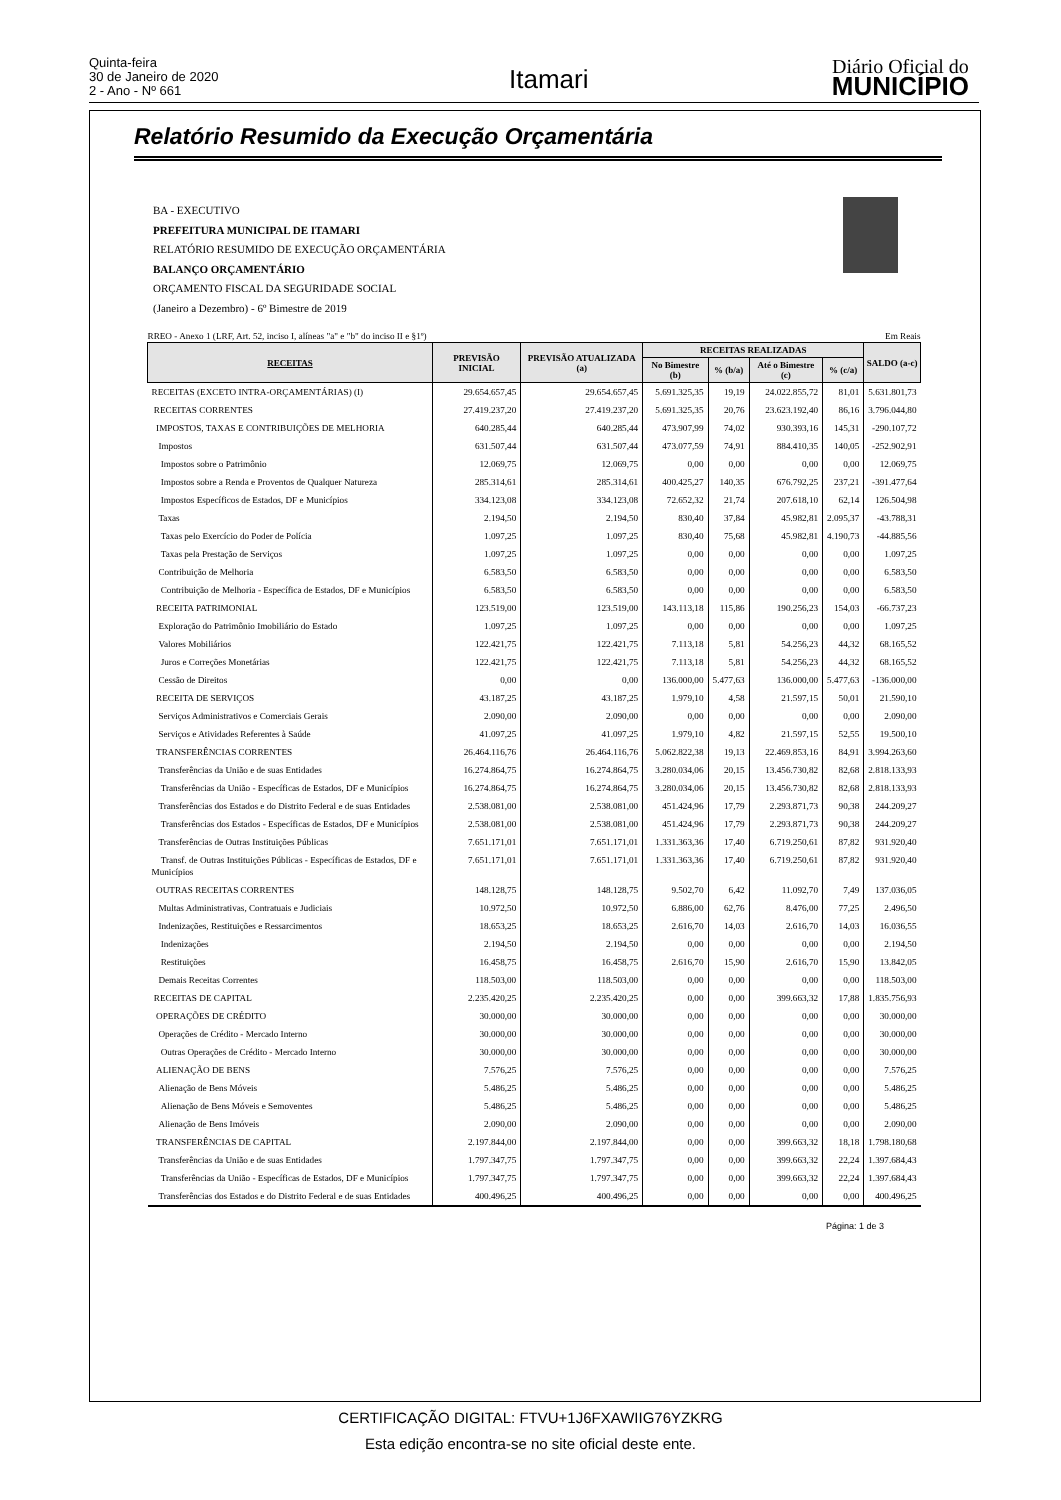Quinta-feira
30 de Janeiro de 2020
2 - Ano - Nº 661
Itamari Diário Oficial do
MUNICÍPIO
Relatório Resumido da Execução Orçamentária
BA - EXECUTIVO
PREFEITURA MUNICIPAL DE ITAMARI
RELATÓRIO RESUMIDO DE EXECUÇÃO ORÇAMENTÁRIA
BALANÇO ORÇAMENTÁRIO
ORÇAMENTO FISCAL DA SEGURIDADE SOCIAL
(Janeiro a Dezembro) - 6º Bimestre de 2019
| RREO - Anexo 1 (LRF, Art. 52, inciso I, alíneas "a" e "b" do inciso II e §1º) | | | | | | | Em Reais |
| RECEITAS | PREVISÃO INICIAL | PREVISÃO ATUALIZADA (a) | RECEITAS REALIZADAS | | | | SALDO (a-c) |
| | | | No Bimestre (b) | % (b/a) | Até o Bimestre (c) | % (c/a) | |
| RECEITAS (EXCETO INTRA-ORÇAMENTÁRIAS) (I) | 29.654.657,45 | 29.654.657,45 | 5.691.325,35 | 19,19 | 24.022.855,72 | 81,01 | 5.631.801,73 |
| RECEITAS CORRENTES | 27.419.237,20 | 27.419.237,20 | 5.691.325,35 | 20,76 | 23.623.192,40 | 86,16 | 3.796.044,80 |
| IMPOSTOS, TAXAS E CONTRIBUIÇÕES DE MELHORIA | 640.285,44 | 640.285,44 | 473.907,99 | 74,02 | 930.393,16 | 145,31 | -290.107,72 |
| Impostos | 631.507,44 | 631.507,44 | 473.077,59 | 74,91 | 884.410,35 | 140,05 | -252.902,91 |
| Impostos sobre o Patrimônio | 12.069,75 | 12.069,75 | 0,00 | 0,00 | 0,00 | 0,00 | 12.069,75 |
| Impostos sobre a Renda e Proventos de Qualquer Natureza | 285.314,61 | 285.314,61 | 400.425,27 | 140,35 | 676.792,25 | 237,21 | -391.477,64 |
| Impostos Específicos de Estados, DF e Municípios | 334.123,08 | 334.123,08 | 72.652,32 | 21,74 | 207.618,10 | 62,14 | 126.504,98 |
| Taxas | 2.194,50 | 2.194,50 | 830,40 | 37,84 | 45.982,81 | 2.095,37 | -43.788,31 |
| Taxas pelo Exercício do Poder de Polícia | 1.097,25 | 1.097,25 | 830,40 | 75,68 | 45.982,81 | 4.190,73 | -44.885,56 |
| Taxas pela Prestação de Serviços | 1.097,25 | 1.097,25 | 0,00 | 0,00 | 0,00 | 0,00 | 1.097,25 |
| Contribuição de Melhoria | 6.583,50 | 6.583,50 | 0,00 | 0,00 | 0,00 | 0,00 | 6.583,50 |
| Contribuição de Melhoria - Específica de Estados, DF e Municípios | 6.583,50 | 6.583,50 | 0,00 | 0,00 | 0,00 | 0,00 | 6.583,50 |
| RECEITA PATRIMONIAL | 123.519,00 | 123.519,00 | 143.113,18 | 115,86 | 190.256,23 | 154,03 | -66.737,23 |
| Exploração do Patrimônio Imobiliário do Estado | 1.097,25 | 1.097,25 | 0,00 | 0,00 | 0,00 | 0,00 | 1.097,25 |
| Valores Mobiliários | 122.421,75 | 122.421,75 | 7.113,18 | 5,81 | 54.256,23 | 44,32 | 68.165,52 |
| Juros e Correções Monetárias | 122.421,75 | 122.421,75 | 7.113,18 | 5,81 | 54.256,23 | 44,32 | 68.165,52 |
| Cessão de Direitos | 0,00 | 0,00 | 136.000,00 | 5.477,63 | 136.000,00 | 5.477,63 | -136.000,00 |
| RECEITA DE SERVIÇOS | 43.187,25 | 43.187,25 | 1.979,10 | 4,58 | 21.597,15 | 50,01 | 21.590,10 |
| Serviços Administrativos e Comerciais Gerais | 2.090,00 | 2.090,00 | 0,00 | 0,00 | 0,00 | 0,00 | 2.090,00 |
| Serviços e Atividades Referentes à Saúde | 41.097,25 | 41.097,25 | 1.979,10 | 4,82 | 21.597,15 | 52,55 | 19.500,10 |
| TRANSFERÊNCIAS CORRENTES | 26.464.116,76 | 26.464.116,76 | 5.062.822,38 | 19,13 | 22.469.853,16 | 84,91 | 3.994.263,60 |
| Transferências da União e de suas Entidades | 16.274.864,75 | 16.274.864,75 | 3.280.034,06 | 20,15 | 13.456.730,82 | 82,68 | 2.818.133,93 |
| Transferências da União - Específicas de Estados, DF e Municípios | 16.274.864,75 | 16.274.864,75 | 3.280.034,06 | 20,15 | 13.456.730,82 | 82,68 | 2.818.133,93 |
| Transferências dos Estados e do Distrito Federal e de suas Entidades | 2.538.081,00 | 2.538.081,00 | 451.424,96 | 17,79 | 2.293.871,73 | 90,38 | 244.209,27 |
| Transferências dos Estados - Específicas de Estados, DF e Municípios | 2.538.081,00 | 2.538.081,00 | 451.424,96 | 17,79 | 2.293.871,73 | 90,38 | 244.209,27 |
| Transferências de Outras Instituições Públicas | 7.651.171,01 | 7.651.171,01 | 1.331.363,36 | 17,40 | 6.719.250,61 | 87,82 | 931.920,40 |
| Transf. de Outras Instituições Públicas - Específicas de Estados, DF e Municípios | 7.651.171,01 | 7.651.171,01 | 1.331.363,36 | 17,40 | 6.719.250,61 | 87,82 | 931.920,40 |
| OUTRAS RECEITAS CORRENTES | 148.128,75 | 148.128,75 | 9.502,70 | 6,42 | 11.092,70 | 7,49 | 137.036,05 |
| Multas Administrativas, Contratuais e Judiciais | 10.972,50 | 10.972,50 | 6.886,00 | 62,76 | 8.476,00 | 77,25 | 2.496,50 |
| Indenizações, Restituições e Ressarcimentos | 18.653,25 | 18.653,25 | 2.616,70 | 14,03 | 2.616,70 | 14,03 | 16.036,55 |
| Indenizações | 2.194,50 | 2.194,50 | 0,00 | 0,00 | 0,00 | 0,00 | 2.194,50 |
| Restituições | 16.458,75 | 16.458,75 | 2.616,70 | 15,90 | 2.616,70 | 15,90 | 13.842,05 |
| Demais Receitas Correntes | 118.503,00 | 118.503,00 | 0,00 | 0,00 | 0,00 | 0,00 | 118.503,00 |
| RECEITAS DE CAPITAL | 2.235.420,25 | 2.235.420,25 | 0,00 | 0,00 | 399.663,32 | 17,88 | 1.835.756,93 |
| OPERAÇÕES DE CRÉDITO | 30.000,00 | 30.000,00 | 0,00 | 0,00 | 0,00 | 0,00 | 30.000,00 |
| Operações de Crédito - Mercado Interno | 30.000,00 | 30.000,00 | 0,00 | 0,00 | 0,00 | 0,00 | 30.000,00 |
| Outras Operações de Crédito - Mercado Interno | 30.000,00 | 30.000,00 | 0,00 | 0,00 | 0,00 | 0,00 | 30.000,00 |
| ALIENAÇÃO DE BENS | 7.576,25 | 7.576,25 | 0,00 | 0,00 | 0,00 | 0,00 | 7.576,25 |
| Alienação de Bens Móveis | 5.486,25 | 5.486,25 | 0,00 | 0,00 | 0,00 | 0,00 | 5.486,25 |
| Alienação de Bens Móveis e Semoventes | 5.486,25 | 5.486,25 | 0,00 | 0,00 | 0,00 | 0,00 | 5.486,25 |
| Alienação de Bens Imóveis | 2.090,00 | 2.090,00 | 0,00 | 0,00 | 0,00 | 0,00 | 2.090,00 |
| TRANSFERÊNCIAS DE CAPITAL | 2.197.844,00 | 2.197.844,00 | 0,00 | 0,00 | 399.663,32 | 18,18 | 1.798.180,68 |
| Transferências da União e de suas Entidades | 1.797.347,75 | 1.797.347,75 | 0,00 | 0,00 | 399.663,32 | 22,24 | 1.397.684,43 |
| Transferências da União - Específicas de Estados, DF e Municípios | 1.797.347,75 | 1.797.347,75 | 0,00 | 0,00 | 399.663,32 | 22,24 | 1.397.684,43 |
| Transferências dos Estados e do Distrito Federal e de suas Entidades | 400.496,25 | 400.496,25 | 0,00 | 0,00 | 0,00 | 0,00 | 400.496,25 |
Página: 1 de 3
CERTIFICAÇÃO DIGITAL: FTVU+1J6FXAWIIG76YZKRG
Esta edição encontra-se no site oficial deste ente.